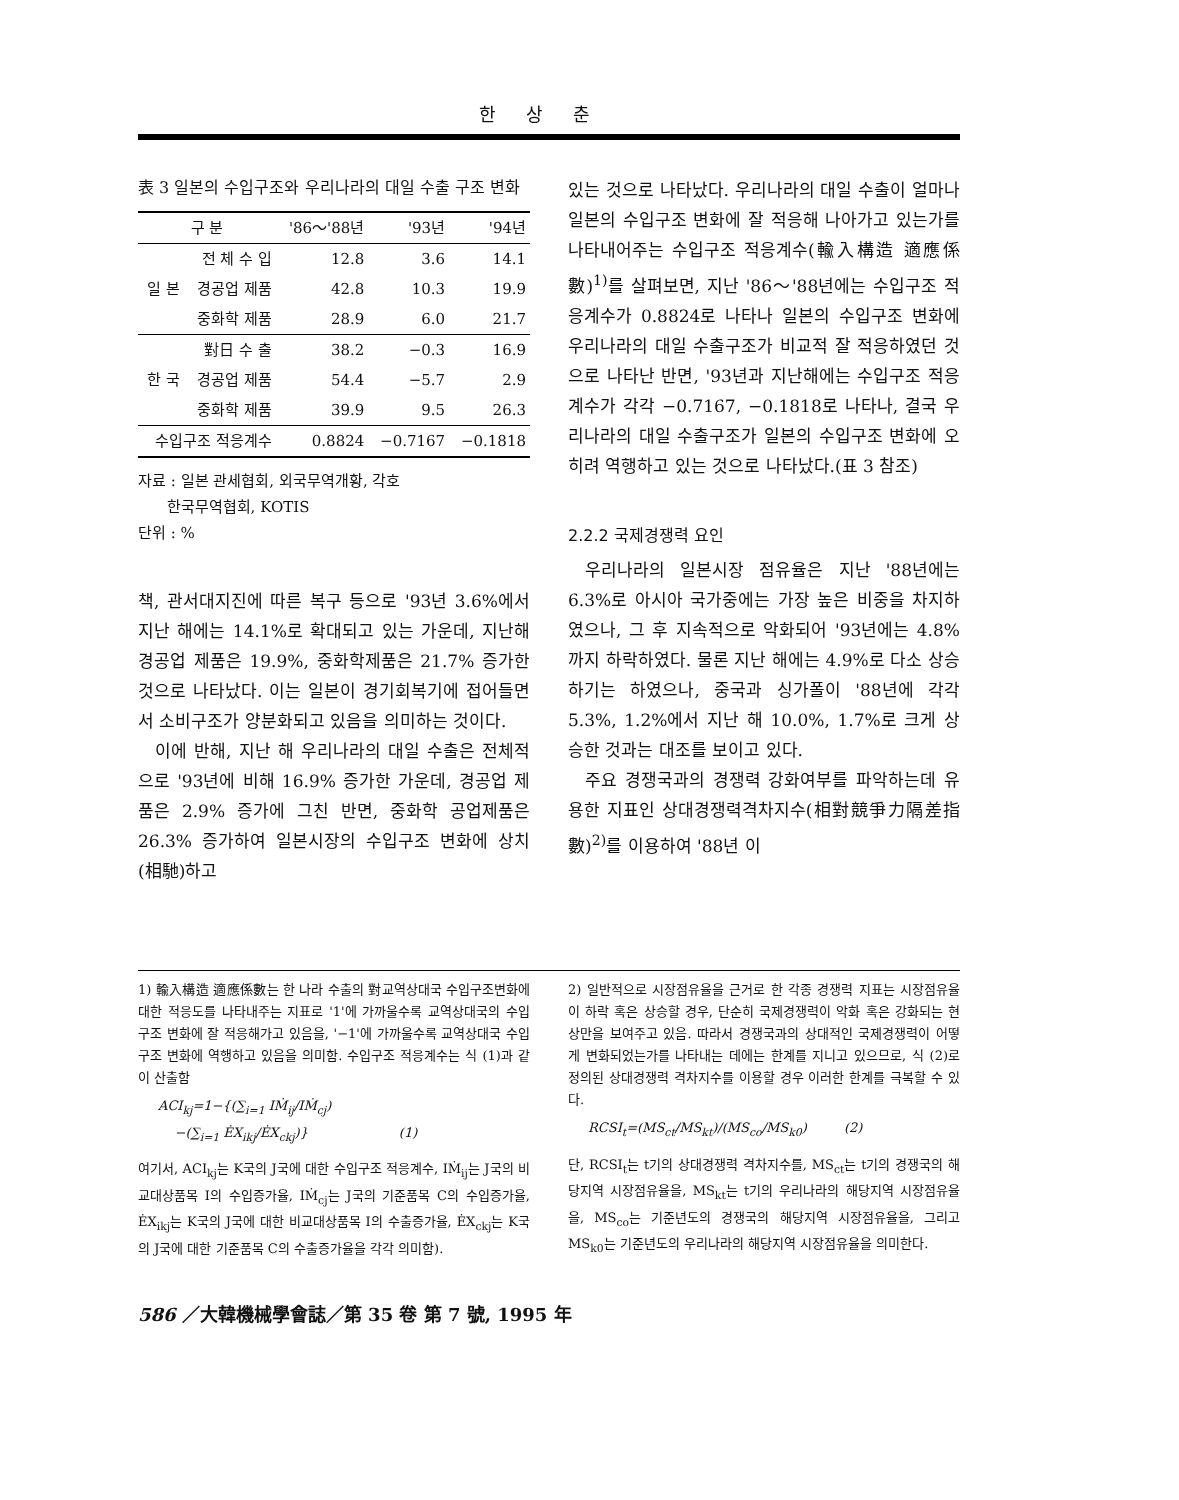한상춘
表 3 일본의 수입구조와 우리나라의 대일 수출 구조 변화
| 구 분 | | '86～'88년 | '93년 | '94년 |
| --- | --- | --- | --- | --- |
| 일 본 | 전 체 수 입 | 12.8 | 3.6 | 14.1 |
| | 경공업 제품 | 42.8 | 10.3 | 19.9 |
| | 중화학 제품 | 28.9 | 6.0 | 21.7 |
| 한 국 | 對日 수 출 | 38.2 | −0.3 | 16.9 |
| | 경공업 제품 | 54.4 | −5.7 | 2.9 |
| | 중화학 제품 | 39.9 | 9.5 | 26.3 |
| 수입구조 적응계수 | | 0.8824 | −0.7167 | −0.1818 |
자료 : 일본 관세협회, 외국무역개황, 각호
한국무역협회, KOTIS
단위 : %
책, 관서대지진에 따른 복구 등으로 '93년 3.6%에서 지난 해에는 14.1%로 확대되고 있는 가운데, 지난해 경공업 제품은 19.9%, 중화학제품은 21.7% 증가한 것으로 나타났다. 이는 일본이 경기회복기에 접어들면서 소비구조가 양분화되고 있음을 의미하는 것이다.
이에 반해, 지난 해 우리나라의 대일 수출은 전체적으로 '93년에 비해 16.9% 증가한 가운데, 경공업 제품은 2.9% 증가에 그친 반면, 중화학 공업제품은 26.3% 증가하여 일본시장의 수입구조 변화에 상치(相馳)하고
있는 것으로 나타났다. 우리나라의 대일 수출이 얼마나 일본의 수입구조 변화에 잘 적응해 나아가고 있는가를 나타내어주는 수입구조 적응계수(輸入構造 適應係數)<sup>1)</sup>를 살펴보면, 지난 '86～'88년에는 수입구조 적응계수가 0.8824로 나타나 일본의 수입구조 변화에 우리나라의 대일 수출구조가 비교적 잘 적응하였던 것으로 나타난 반면, '93년과 지난해에는 수입구조 적응계수가 각각 −0.7167, −0.1818로 나타나, 결국 우리나라의 대일 수출구조가 일본의 수입구조 변화에 오히려 역행하고 있는 것으로 나타났다.(표 3 참조)
2.2.2 국제경쟁력 요인
우리나라의 일본시장 점유율은 지난 '88년에는 6.3%로 아시아 국가중에는 가장 높은 비중을 차지하였으나, 그 후 지속적으로 악화되어 '93년에는 4.8%까지 하락하였다. 물론 지난 해에는 4.9%로 다소 상승하기는 하였으나, 중국과 싱가폴이 '88년에 각각 5.3%, 1.2%에서 지난 해 10.0%, 1.7%로 크게 상승한 것과는 대조를 보이고 있다.
주요 경쟁국과의 경쟁력 강화여부를 파악하는데 유용한 지표인 상대경쟁력격차지수(相對競爭力隔差指數)<sup>2)</sup>를 이용하여 '88년 이
1) 輸入構造 適應係數는 한 나라 수출의 對교역상대국 수입구조변화에 대한 적응도를 나타내주는 지표로 '1'에 가까울수록 교역상대국의 수입구조 변화에 잘 적응해가고 있음을, '−1'에 가까울수록 교역상대국 수입구조 변화에 역행하고 있음을 의미함. 수입구조 적응계수는 식 (1)과 같이 산출함
ACI<sub>kj</sub>=1−{(∑<sub>i=1</sub> IṀ<sub>ij</sub>/IṀ<sub>cj</sub>)
−(∑<sub>i=1</sub> ĖX<sub>ikj</sub>/ĖX<sub>ckj</sub>)} (1)
여기서, ACI<sub>kj</sub>는 K국의 J국에 대한 수입구조 적응계수, IṀ<sub>ij</sub>는 J국의 비교대상품목 I의 수입증가율, IṀ<sub>cj</sub>는 J국의 기준품목 C의 수입증가율, ĖX<sub>ikj</sub>는 K국의 J국에 대한 비교대상품목 I의 수출증가율, ĖX<sub>ckj</sub>는 K국의 J국에 대한 기준품목 C의 수출증가율을 각각 의미함).
2) 일반적으로 시장점유율을 근거로 한 각종 경쟁력 지표는 시장점유율이 하락 혹은 상승할 경우, 단순히 국제경쟁력이 악화 혹은 강화되는 현상만을 보여주고 있음. 따라서 경쟁국과의 상대적인 국제경쟁력이 어떻게 변화되었는가를 나타내는 데에는 한계를 지니고 있으므로, 식 (2)로 정의된 상대경쟁력 격차지수를 이용할 경우 이러한 한계를 극복할 수 있다.
RCSI<sub>t</sub>=(MS<sub>ct</sub>/MS<sub>kt</sub>)/(MS<sub>co</sub>/MS<sub>k0</sub>) (2)
단, RCSI<sub>t</sub>는 t기의 상대경쟁력 격차지수를, MS<sub>ct</sub>는 t기의 경쟁국의 해당지역 시장점유율을, MS<sub>kt</sub>는 t기의 우리나라의 해당지역 시장점유율을, MS<sub>co</sub>는 기준년도의 경쟁국의 해당지역 시장점유율을, 그리고 MS<sub>k0</sub>는 기준년도의 우리나라의 해당지역 시장점유율을 의미한다.
586 ／大韓機械學會誌／第 35 卷 第 7 號, 1995 年